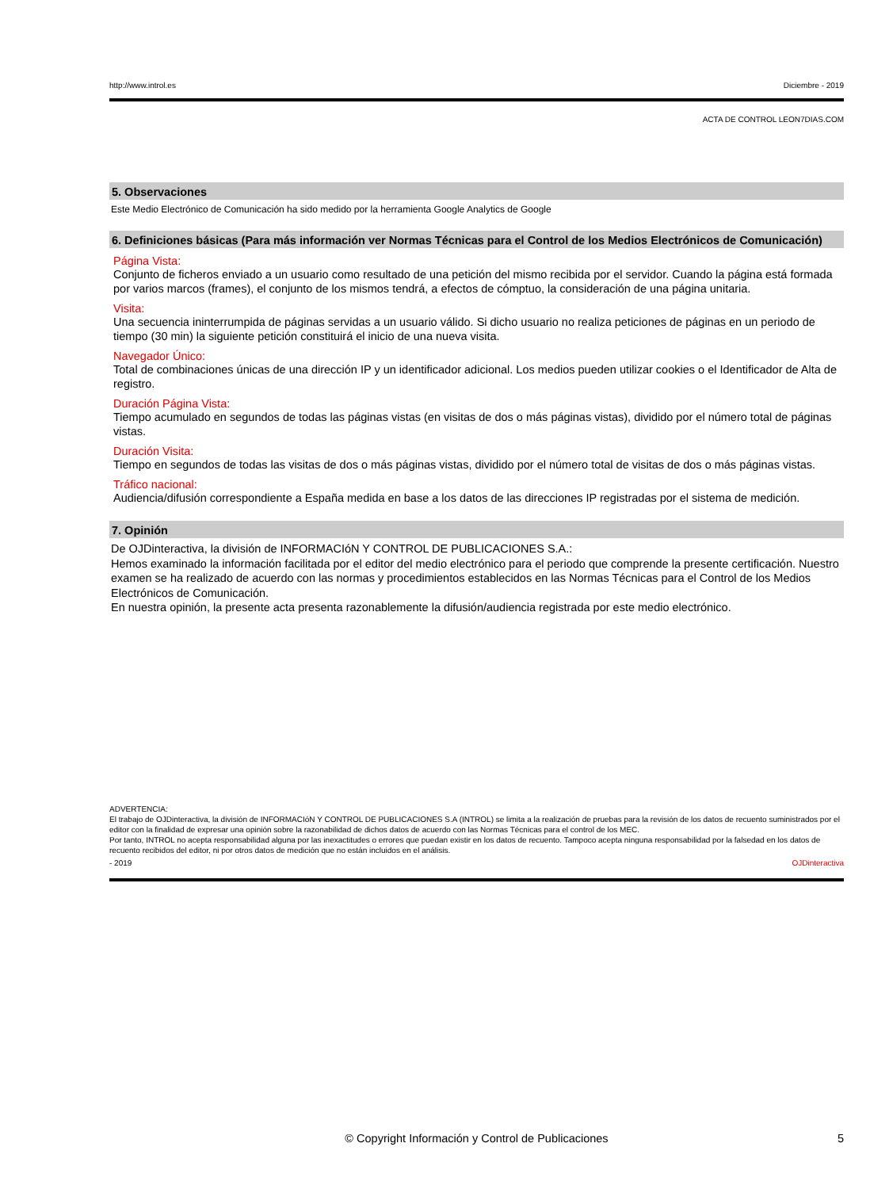http://www.introl.es Diciembre - 2019
ACTA DE CONTROL LEON7DIAS.COM
5. Observaciones
Este Medio Electrónico de Comunicación ha sido medido por la herramienta Google Analytics de Google
6. Definiciones básicas (Para más información ver Normas Técnicas para el Control de los Medios Electrónicos de Comunicación)
Página Vista:
Conjunto de ficheros enviado a un usuario como resultado de una petición del mismo recibida por el servidor. Cuando la página está formada por varios marcos (frames), el conjunto de los mismos tendrá, a efectos de cómptuo, la consideración de una página unitaria.
Visita:
Una secuencia ininterrumpida de páginas servidas a un usuario válido. Si dicho usuario no realiza peticiones de páginas en un periodo de tiempo (30 min) la siguiente petición constituirá el inicio de una nueva visita.
Navegador Único:
Total de combinaciones únicas de una dirección IP y un identificador adicional. Los medios pueden utilizar cookies o el Identificador de Alta de registro.
Duración Página Vista:
Tiempo acumulado en segundos de todas las páginas vistas (en visitas de dos o más páginas vistas), dividido por el número total de páginas vistas.
Duración Visita:
Tiempo en segundos de todas las visitas de dos o más páginas vistas, dividido por el número total de visitas de dos o más páginas vistas.
Tráfico nacional:
Audiencia/difusión correspondiente a España medida en base a los datos de las direcciones IP registradas por el sistema de medición.
7. Opinión
De OJDinteractiva, la división de INFORMACIóN Y CONTROL DE PUBLICACIONES S.A.:
Hemos examinado la información facilitada por el editor del medio electrónico para el periodo que comprende la presente certificación. Nuestro examen se ha realizado de acuerdo con las normas y procedimientos establecidos en las Normas Técnicas para el Control de los Medios Electrónicos de Comunicación.
En nuestra opinión, la presente acta presenta razonablemente la difusión/audiencia registrada por este medio electrónico.
ADVERTENCIA:
El trabajo de OJDinteractiva, la división de INFORMACIóN Y CONTROL DE PUBLICACIONES S.A (INTROL) se limita a la realización de pruebas para la revisión de los datos de recuento suministrados por el editor con la finalidad de expresar una opinión sobre la razonabilidad de dichos datos de acuerdo con las Normas Técnicas para el control de los MEC.
Por tanto, INTROL no acepta responsabilidad alguna por las inexactitudes o errores que puedan existir en los datos de recuento. Tampoco acepta ninguna responsabilidad por la falsedad en los datos de recuento recibidos del editor, ni por otros datos de medición que no están incluidos en el análisis.
- 2019 OJDinteractiva
© Copyright Información y Control de Publicaciones 5